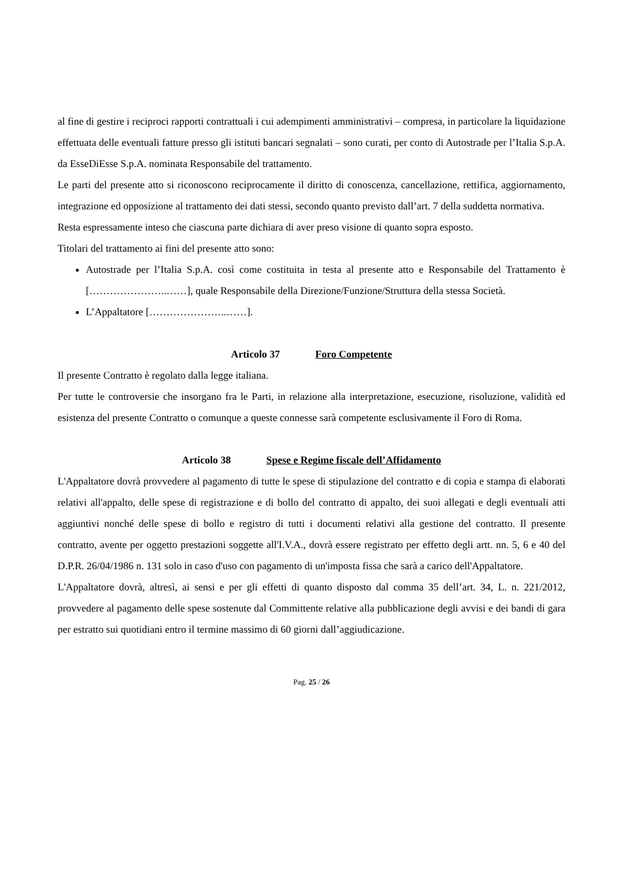al fine di gestire i reciproci rapporti contrattuali i cui adempimenti amministrativi – compresa, in particolare la liquidazione effettuata delle eventuali fatture presso gli istituti bancari segnalati – sono curati, per conto di Autostrade per l’Italia S.p.A. da EsseDiEsse S.p.A. nominata Responsabile del trattamento.
Le parti del presente atto si riconoscono reciprocamente il diritto di conoscenza, cancellazione, rettifica, aggiornamento, integrazione ed opposizione al trattamento dei dati stessi, secondo quanto previsto dall’art. 7 della suddetta normativa.
Resta espressamente inteso che ciascuna parte dichiara di aver preso visione di quanto sopra esposto.
Titolari del trattamento ai fini del presente atto sono:
Autostrade per l’Italia S.p.A. così come costituita in testa al presente atto e Responsabile del Trattamento è […………………..……], quale Responsabile della Direzione/Funzione/Struttura della stessa Società.
L’Appaltatore […………………..……].
Articolo 37 Foro Competente
Il presente Contratto è regolato dalla legge italiana.
Per tutte le controversie che insorgano fra le Parti, in relazione alla interpretazione, esecuzione, risoluzione, validità ed esistenza del presente Contratto o comunque a queste connesse sarà competente esclusivamente il Foro di Roma.
Articolo 38 Spese e Regime fiscale dell’Affidamento
L'Appaltatore dovrà provvedere al pagamento di tutte le spese di stipulazione del contratto e di copia e stampa di elaborati relativi all'appalto, delle spese di registrazione e di bollo del contratto di appalto, dei suoi allegati e degli eventuali atti aggiuntivi nonché delle spese di bollo e registro di tutti i documenti relativi alla gestione del contratto. Il presente contratto, avente per oggetto prestazioni soggette all'I.V.A., dovrà essere registrato per effetto degli artt. nn. 5, 6 e 40 del D.P.R. 26/04/1986 n. 131 solo in caso d'uso con pagamento di un'imposta fissa che sarà a carico dell'Appaltatore.
L'Appaltatore dovrà, altresì, ai sensi e per gli effetti di quanto disposto dal comma 35 dell’art. 34, L. n. 221/2012, provvedere al pagamento delle spese sostenute dal Committente relative alla pubblicazione degli avvisi e dei bandi di gara per estratto sui quotidiani entro il termine massimo di 60 giorni dall’aggiudicazione.
Pag. 25 / 26